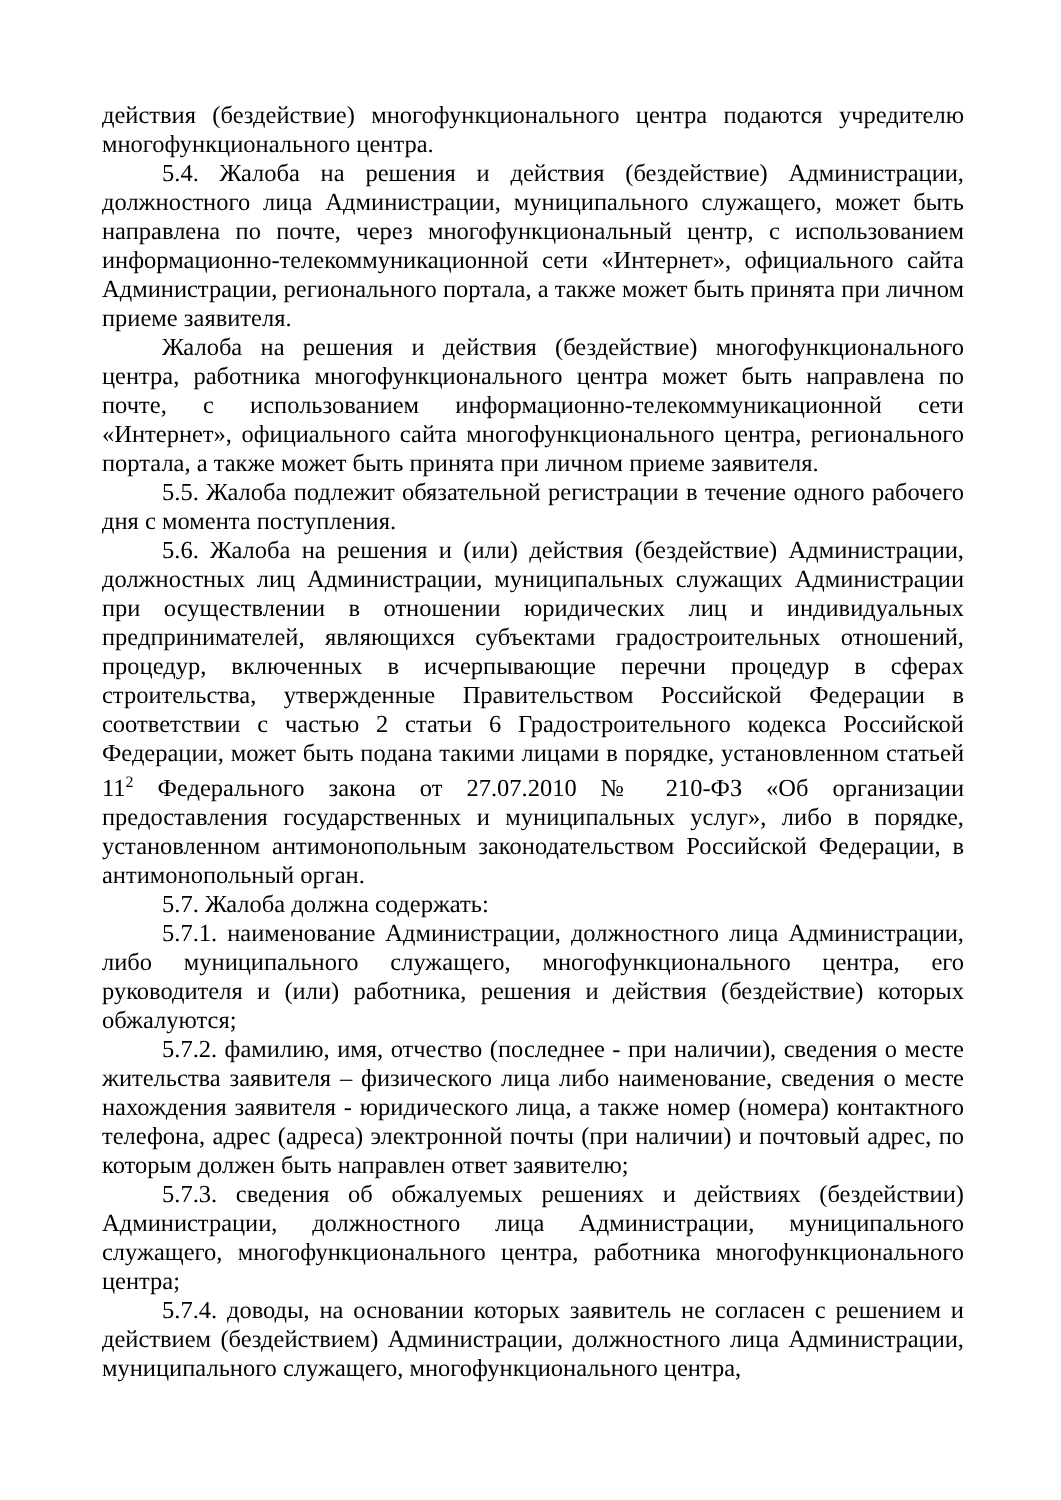действия (бездействие) многофункционального центра подаются учредителю многофункционального центра.
5.4. Жалоба на решения и действия (бездействие) Администрации, должностного лица Администрации, муниципального служащего, может быть направлена по почте, через многофункциональный центр, с использованием информационно-телекоммуникационной сети «Интернет», официального сайта Администрации, регионального портала, а также может быть принята при личном приеме заявителя.
Жалоба на решения и действия (бездействие) многофункционального центра, работника многофункционального центра может быть направлена по почте, с использованием информационно-телекоммуникационной сети «Интернет», официального сайта многофункционального центра, регионального портала, а также может быть принята при личном приеме заявителя.
5.5. Жалоба подлежит обязательной регистрации в течение одного рабочего дня с момента поступления.
5.6. Жалоба на решения и (или) действия (бездействие) Администрации, должностных лиц Администрации, муниципальных служащих Администрации при осуществлении в отношении юридических лиц и индивидуальных предпринимателей, являющихся субъектами градостроительных отношений, процедур, включенных в исчерпывающие перечни процедур в сферах строительства, утвержденные Правительством Российской Федерации в соответствии с частью 2 статьи 6 Градостроительного кодекса Российской Федерации, может быть подана такими лицами в порядке, установленном статьей 11<sup>2</sup> Федерального закона от 27.07.2010 № 210-ФЗ «Об организации предоставления государственных и муниципальных услуг», либо в порядке, установленном антимонопольным законодательством Российской Федерации, в антимонопольный орган.
5.7. Жалоба должна содержать:
5.7.1. наименование Администрации, должностного лица Администрации, либо муниципального служащего, многофункционального центра, его руководителя и (или) работника, решения и действия (бездействие) которых обжалуются;
5.7.2. фамилию, имя, отчество (последнее - при наличии), сведения о месте жительства заявителя – физического лица либо наименование, сведения о месте нахождения заявителя - юридического лица, а также номер (номера) контактного телефона, адрес (адреса) электронной почты (при наличии) и почтовый адрес, по которым должен быть направлен ответ заявителю;
5.7.3. сведения об обжалуемых решениях и действиях (бездействии) Администрации, должностного лица Администрации, муниципального служащего, многофункционального центра, работника многофункционального центра;
5.7.4. доводы, на основании которых заявитель не согласен с решением и действием (бездействием) Администрации, должностного лица Администрации, муниципального служащего, многофункционального центра,